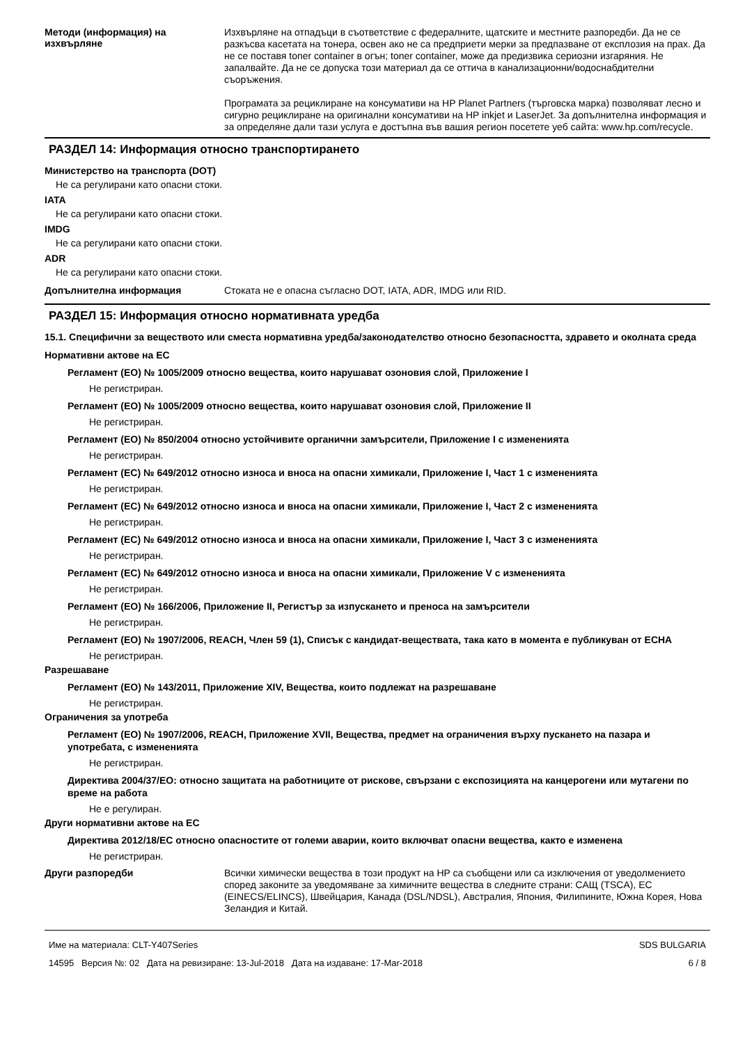Методи (информация) на изхвърляне
Изхвърляне на отпадъци в съответствие с федералните, щатските и местните разпоредби. Да не се разкъсва касетата на тонера, освен ако не са предприети мерки за предпазване от експлозия на прах. Да не се поставя toner container в огън; toner container, може да предизвика сериозни изгаряния. Не запалвайте. Да не се допуска този материал да се оттича в канализационни/водоснабдителни съоръжения.
Програмата за рециклиране на консумативи на HP Planet Partners (търговска марка) позволяват лесно и сигурно рециклиране на оригинални консумативи на HP inkjet и LaserJet. За допълнителна информация и за определяне дали тази услуга е достъпна във вашия регион посетете уеб сайта: www.hp.com/recycle.
РАЗДЕЛ 14: Информация относно транспортирането
Министерство на транспорта (DOT)
Не са регулирани като опасни стоки.
IATA
Не са регулирани като опасни стоки.
IMDG
Не са регулирани като опасни стоки.
ADR
Не са регулирани като опасни стоки.
Допълнителна информация
Стоката не е опасна съгласно DOT, IATA, ADR, IMDG или RID.
РАЗДЕЛ 15: Информация относно нормативната уредба
15.1. Специфични за веществото или сместа нормативна уредба/законодателство относно безопасността, здравето и околната среда
Нормативни актове на ЕС
Регламент (ЕО) № 1005/2009 относно вещества, които нарушават озоновия слой, Приложение I
Не регистриран.
Регламент (ЕО) № 1005/2009 относно вещества, които нарушават озоновия слой, Приложение II
Не регистриран.
Регламент (ЕО) № 850/2004 относно устойчивите органични замърсители, Приложение I с измененията
Не регистриран.
Регламент (ЕС) № 649/2012 относно износа и вноса на опасни химикали, Приложение I, Част 1 с измененията
Не регистриран.
Регламент (ЕС) № 649/2012 относно износа и вноса на опасни химикали, Приложение I, Част 2 с измененията
Не регистриран.
Регламент (ЕС) № 649/2012 относно износа и вноса на опасни химикали, Приложение I, Част 3 с измененията
Не регистриран.
Регламент (ЕС) № 649/2012 относно износа и вноса на опасни химикали, Приложение V с измененията
Не регистриран.
Регламент (ЕО) № 166/2006, Приложение II, Регистър за изпускането и преноса на замърсители
Не регистриран.
Регламент (ЕО) № 1907/2006, REACH, Член 59 (1), Списък с кандидат-веществата, така като в момента е публикуван от ECHA
Не регистриран.
Разрешаване
Регламент (ЕО) № 143/2011, Приложение XIV, Вещества, които подлежат на разрешаване
Не регистриран.
Ограничения за употреба
Регламент (ЕО) № 1907/2006, REACH, Приложение XVII, Вещества, предмет на ограничения върху пускането на пазара и употребата, с измененията
Не регистриран.
Директива 2004/37/ЕО: относно защитата на работниците от рискове, свързани с експозицията на канцерогени или мутагени по време на работа
Не е регулиран.
Други нормативни актове на ЕС
Директива 2012/18/ЕС относно опасностите от големи аварии, които включват опасни вещества, както е изменена
Не регистриран.
Други разпоредби
Всички химически вещества в този продукт на HP са съобщени или са изключения от уведолмението според законите за уведомяване за химичните вещества в следните страни: САЩ (TSCA), ЕС (EINECS/ELINCS), Швейцария, Канада (DSL/NDSL), Австралия, Япония, Филипините, Южна Корея, Нова Зеландия и Китай.
Име на материала: CLT-Y407Series
14595 Версия №: 02 Дата на ревизиране: 13-Jul-2018 Дата на издаване: 17-Mar-2018
SDS BULGARIA
6 / 8